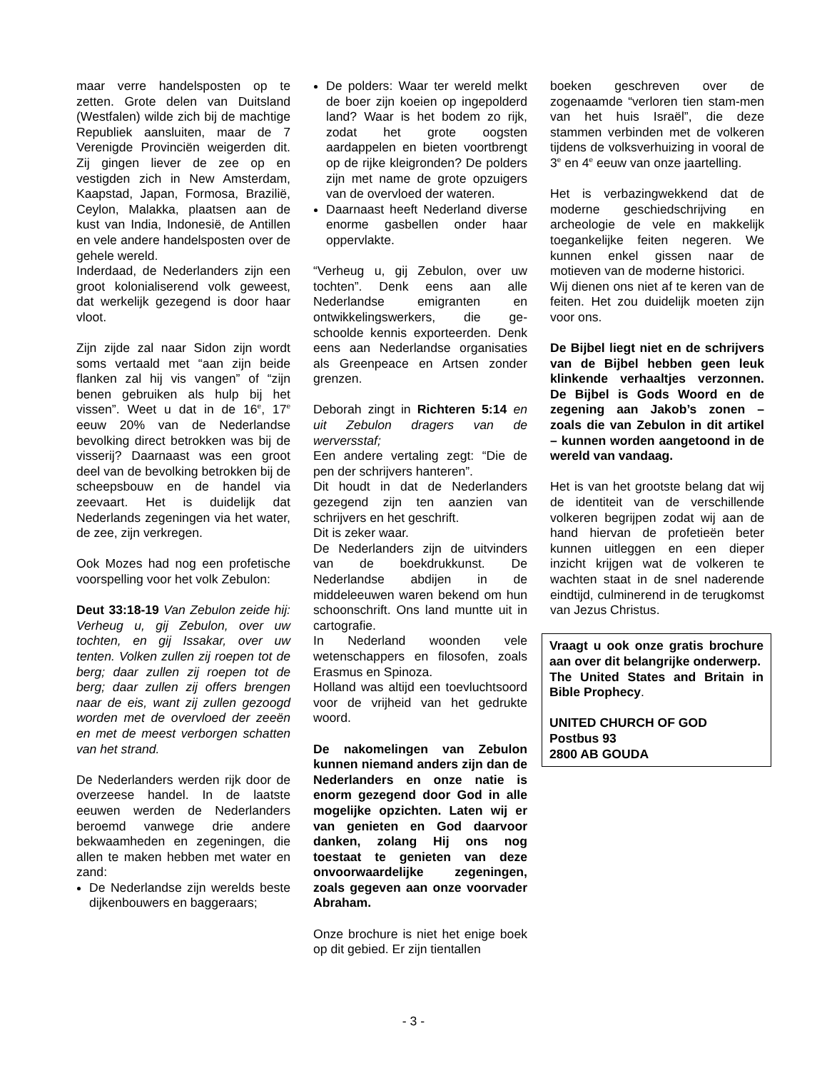maar verre handelsposten op te zetten. Grote delen van Duitsland (Westfalen) wilde zich bij de machtige Republiek aansluiten, maar de 7 Verenigde Provinciën weigerden dit. Zij gingen liever de zee op en vestigden zich in New Amsterdam, Kaapstad, Japan, Formosa, Brazilië, Ceylon, Malakka, plaatsen aan de kust van India, Indonesië, de Antillen en vele andere handelsposten over de gehele wereld.
Inderdaad, de Nederlanders zijn een groot kolonialiserend volk geweest, dat werkelijk gezegend is door haar vloot.
Zijn zijde zal naar Sidon zijn wordt soms vertaald met “aan zijn beide flanken zal hij vis vangen” of “zijn benen gebruiken als hulp bij het vissen”. Weet u dat in de 16<sup>e</sup>, 17<sup>e</sup> eeuw 20% van de Nederlandse bevolking direct betrokken was bij de visserij? Daarnaast was een groot deel van de bevolking betrokken bij de scheepsbouw en de handel via zeevaart. Het is duidelijk dat Nederlands zegeningen via het water, de zee, zijn verkregen.
Ook Mozes had nog een profetische voorspelling voor het volk Zebulon:
Deut 33:18-19 Van Zebulon zeide hij: Verheug u, gij Zebulon, over uw tochten, en gij Issakar, over uw tenten. Volken zullen zij roepen tot de berg; daar zullen zij roepen tot de berg; daar zullen zij offers brengen naar de eis, want zij zullen gezoogd worden met de overvloed der zeeën en met de meest verborgen schatten van het strand.
De Nederlanders werden rijk door de overzeese handel. In de laatste eeuwen werden de Nederlanders beroemd vanwege drie andere bekwaamheden en zegeningen, die allen te maken hebben met water en zand:
De Nederlandse zijn werelds beste dijkenbouwers en baggeraars;
De polders: Waar ter wereld melkt de boer zijn koeien op ingepolderd land? Waar is het bodem zo rijk, zodat het grote oogsten aardappelen en bieten voortbrengt op de rijke kleigronden? De polders zijn met name de grote opzuigers van de overvloed der wateren.
Daarnaast heeft Nederland diverse enorme gasbellen onder haar oppervlakte.
“Verheug u, gij Zebulon, over uw tochten”. Denk eens aan alle Nederlandse emigranten en ontwikkelingswerkers, die ge-schoolde kennis exporteerden. Denk eens aan Nederlandse organisaties als Greenpeace en Artsen zonder grenzen.
Deborah zingt in Richteren 5:14 en uit Zebulon dragers van de werversstaf;
Een andere vertaling zegt: “Die de pen der schrijvers hanteren”.
Dit houdt in dat de Nederlanders gezegend zijn ten aanzien van schrijvers en het geschrift.
Dit is zeker waar.
De Nederlanders zijn de uitvinders van de boekdrukkunst. De Nederlandse abdijen in de middeleeuwen waren bekend om hun schoonschrift. Ons land muntte uit in cartografie.
In Nederland woonden vele wetenschappers en filosofen, zoals Erasmus en Spinoza.
Holland was altijd een toevluchtsoord voor de vrijheid van het gedrukte woord.
De nakomelingen van Zebulon kunnen niemand anders zijn dan de Nederlanders en onze natie is enorm gezegend door God in alle mogelijke opzichten. Laten wij er van genieten en God daarvoor danken, zolang Hij ons nog toestaat te genieten van deze onvoorwaardelijke zegeningen, zoals gegeven aan onze voorvader Abraham.
Onze brochure is niet het enige boek op dit gebied. Er zijn tientallen
boeken geschreven over de zogenaamde “verloren tien stam-men van het huis Israël”, die deze stammen verbinden met de volkeren tijdens de volksverhuizing in vooral de 3<sup>e</sup> en 4<sup>e</sup> eeuw van onze jaartelling.
Het is verbazingwekkend dat de moderne geschiedschrijving en archeologie de vele en makkelijk toegankelijke feiten negeren. We kunnen enkel gissen naar de motieven van de moderne historici.
Wij dienen ons niet af te keren van de feiten. Het zou duidelijk moeten zijn voor ons.
De Bijbel liegt niet en de schrijvers van de Bijbel hebben geen leuk klinkende verhaaltjes verzonnen. De Bijbel is Gods Woord en de zegening aan Jakob’s zonen – zoals die van Zebulon in dit artikel – kunnen worden aangetoond in de wereld van vandaag.
Het is van het grootste belang dat wij de identiteit van de verschillende volkeren begrijpen zodat wij aan de hand hiervan de profetieën beter kunnen uitleggen en een dieper inzicht krijgen wat de volkeren te wachten staat in de snel naderende eindtijd, culminerend in de terugkomst van Jezus Christus.
Vraagt u ook onze gratis brochure aan over dit belangrijke onderwerp.
The United States and Britain in Bible Prophecy.
UNITED CHURCH OF GOD
Postbus 93
2800 AB GOUDA
- 3 -